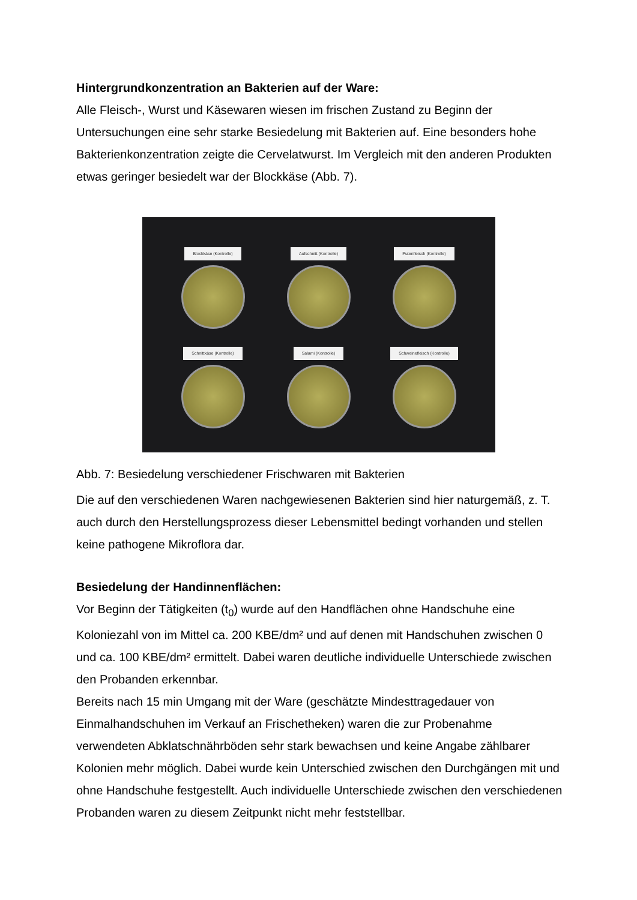Hintergrundkonzentration an Bakterien auf der Ware:
Alle Fleisch-, Wurst und Käsewaren wiesen im frischen Zustand zu Beginn der Untersuchungen eine sehr starke Besiedelung mit Bakterien auf. Eine besonders hohe Bakterienkonzentration zeigte die Cervelatwurst. Im Vergleich mit den anderen Produkten etwas geringer besiedelt war der Blockkäse (Abb. 7).
Blockkäse (Kontrolle)
Aufschnitt (Kontrolle)
Putenfleisch (Kontrolle)
Schnittkäse (Kontrolle)
Salami (Kontrolle)
Schweinefleisch (Kontrolle)
Abb. 7: Besiedelung verschiedener Frischwaren mit Bakterien
Die auf den verschiedenen Waren nachgewiesenen Bakterien sind hier naturgemäß, z. T. auch durch den Herstellungsprozess dieser Lebensmittel bedingt vorhanden und stellen keine pathogene Mikroflora dar.
Besiedelung der Handinnenflächen:
Vor Beginn der Tätigkeiten (t<sub>0</sub>) wurde auf den Handflächen ohne Handschuhe eine Koloniezahl von im Mittel ca. 200 KBE/dm² und auf denen mit Handschuhen zwischen 0 und ca. 100 KBE/dm² ermittelt. Dabei waren deutliche individuelle Unterschiede zwischen den Probanden erkennbar.
Bereits nach 15 min Umgang mit der Ware (geschätzte Mindesttragedauer von Einmalhandschuhen im Verkauf an Frischetheken) waren die zur Probenahme verwendeten Abklatschnährböden sehr stark bewachsen und keine Angabe zählbarer Kolonien mehr möglich. Dabei wurde kein Unterschied zwischen den Durchgängen mit und ohne Handschuhe festgestellt. Auch individuelle Unterschiede zwischen den verschiedenen Probanden waren zu diesem Zeitpunkt nicht mehr feststellbar.